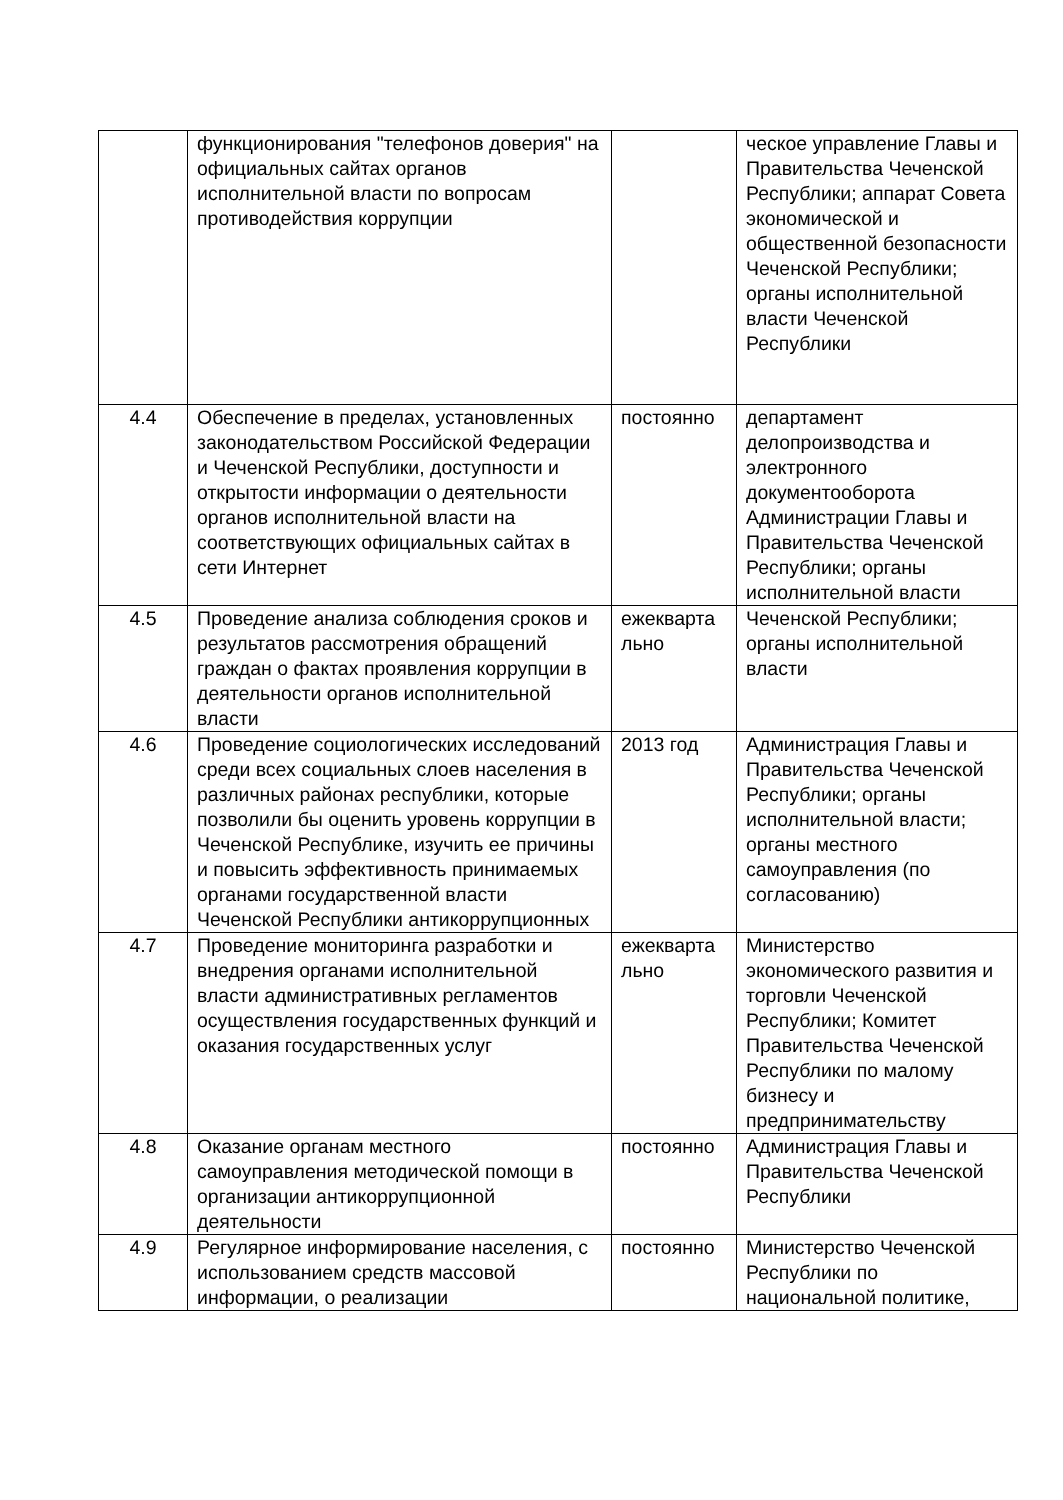| | функционирования "телефонов доверия" на официальных сайтах органов исполнительной власти по вопросам противодействия коррупции | | ческое управление Главы и Правительства Чеченской Республики; аппарат Совета экономической и общественной безопасности Чеченской Республики; органы исполнительной власти Чеченской Республики |
| 4.4 | Обеспечение в пределах, установленных законодательством Российской Федерации и Чеченской Республики, доступности и открытости информации о деятельности органов исполнительной власти на соответствующих официальных сайтах в сети Интернет | постоянно | департамент делопроизводства и электронного документооборота Администрации Главы и Правительства Чеченской Республики; органы исполнительной власти |
| 4.5 | Проведение анализа соблюдения сроков и результатов рассмотрения обращений граждан о фактах проявления коррупции в деятельности органов исполнительной власти | ежекварта льно | Чеченской Республики; органы исполнительной власти |
| 4.6 | Проведение социологических исследований среди всех социальных слоев населения в различных районах республики, которые позволили бы оценить уровень коррупции в Чеченской Республике, изучить ее причины и повысить эффективность принимаемых органами государственной власти Чеченской Республики антикоррупционных | 2013 год | Администрация Главы и Правительства Чеченской Республики; органы исполнительной власти; органы местного самоуправления (по согласованию) |
| 4.7 | Проведение мониторинга разработки и внедрения органами исполнительной власти административных регламентов осуществления государственных функций и оказания государственных услуг | ежекварта льно | Министерство экономического развития и торговли Чеченской Республики; Комитет Правительства Чеченской Республики по малому бизнесу и предпринимательству |
| 4.8 | Оказание органам местного самоуправления методической помощи в организации антикоррупционной деятельности | постоянно | Администрация Главы и Правительства Чеченской Республики |
| 4.9 | Регулярное информирование населения, с использованием средств массовой информации, о реализации | постоянно | Министерство Чеченской Республики по национальной политике, |